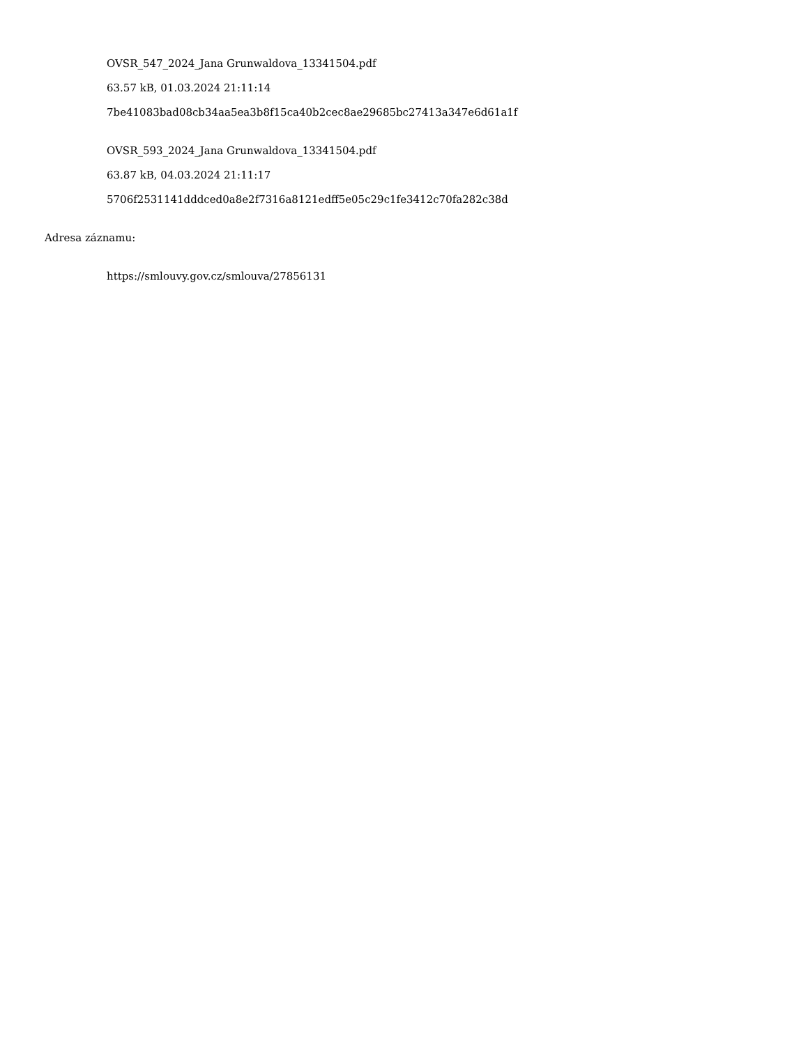OVSR_547_2024_Jana Grunwaldova_13341504.pdf
63.57 kB, 01.03.2024 21:11:14
7be41083bad08cb34aa5ea3b8f15ca40b2cec8ae29685bc27413a347e6d61a1f
OVSR_593_2024_Jana Grunwaldova_13341504.pdf
63.87 kB, 04.03.2024 21:11:17
5706f2531141dddced0a8e2f7316a8121edff5e05c29c1fe3412c70fa282c38d
Adresa záznamu:
https://smlouvy.gov.cz/smlouva/27856131